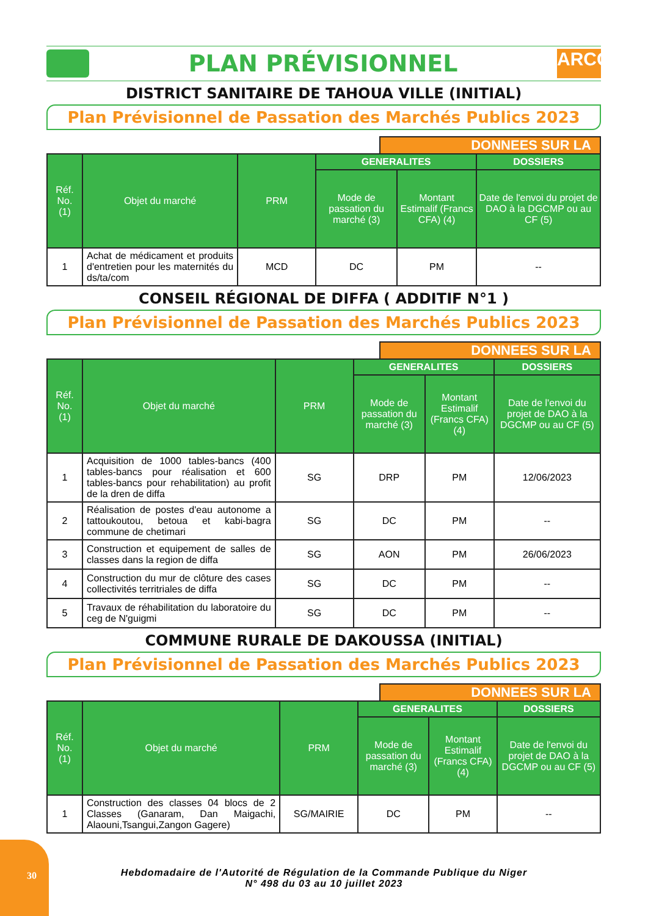PLAN PRÉVISIONNEL
ARCOP
DISTRICT SANITAIRE DE TAHOUA VILLE (INITIAL)
Plan Prévisionnel de Passation des Marchés Publics 2023
DONNEES SUR LA
| Réf. No. (1) | Objet du marché | PRM | GENERALITES | | DOSSIERS |
| --- | --- | --- | --- | --- | --- |
| | | | Mode de passation du marché (3) | Montant Estimalif (Francs CFA) (4) | Date de l'envoi du projet de DAO à la DGCMP ou au CF (5) |
| 1 | Achat de médicament et produits d'entretien pour les maternités du ds/ta/com | MCD | DC | PM | -- |
CONSEIL RÉGIONAL DE DIFFA ( ADDITIF N°1 )
Plan Prévisionnel de Passation des Marchés Publics 2023
DONNEES SUR LA
| Réf. No. (1) | Objet du marché | PRM | GENERALITES | | DOSSIERS |
| --- | --- | --- | --- | --- | --- |
| | | | Mode de passation du marché (3) | Montant Estimalif (Francs CFA) (4) | Date de l'envoi du projet de DAO à la DGCMP ou au CF (5) |
| 1 | Acquisition de 1000 tables-bancs (400 tables-bancs pour réalisation et 600 tables-bancs pour rehabilitation) au profit de la dren de diffa | SG | DRP | PM | 12/06/2023 |
| 2 | Réalisation de postes d'eau autonome a tattoukoutou, betoua et kabi-bagra commune de chetimari | SG | DC | PM | -- |
| 3 | Construction et equipement de salles de classes dans la region de diffa | SG | AON | PM | 26/06/2023 |
| 4 | Construction du mur de clôture des cases collectivités territriales de diffa | SG | DC | PM | -- |
| 5 | Travaux de réhabilitation du laboratoire du ceg de N'guigmi | SG | DC | PM | -- |
COMMUNE RURALE DE DAKOUSSA (INITIAL)
Plan Prévisionnel de Passation des Marchés Publics 2023
DONNEES SUR LA
| Réf. No. (1) | Objet du marché | PRM | GENERALITES | | DOSSIERS |
| --- | --- | --- | --- | --- | --- |
| | | | Mode de passation du marché (3) | Montant Estimalif (Francs CFA) (4) | Date de l'envoi du projet de DAO à la DGCMP ou au CF (5) |
| 1 | Construction des classes 04 blocs de 2 Classes (Ganaram, Dan Maigachi, Alaouni,Tsangui,Zangon Gagere) | SG/MAIRIE | DC | PM | -- |
30
Hebdomadaire de l'Autorité de Régulation de la Commande Publique du Niger
N° 498 du 03 au 10 juillet 2023